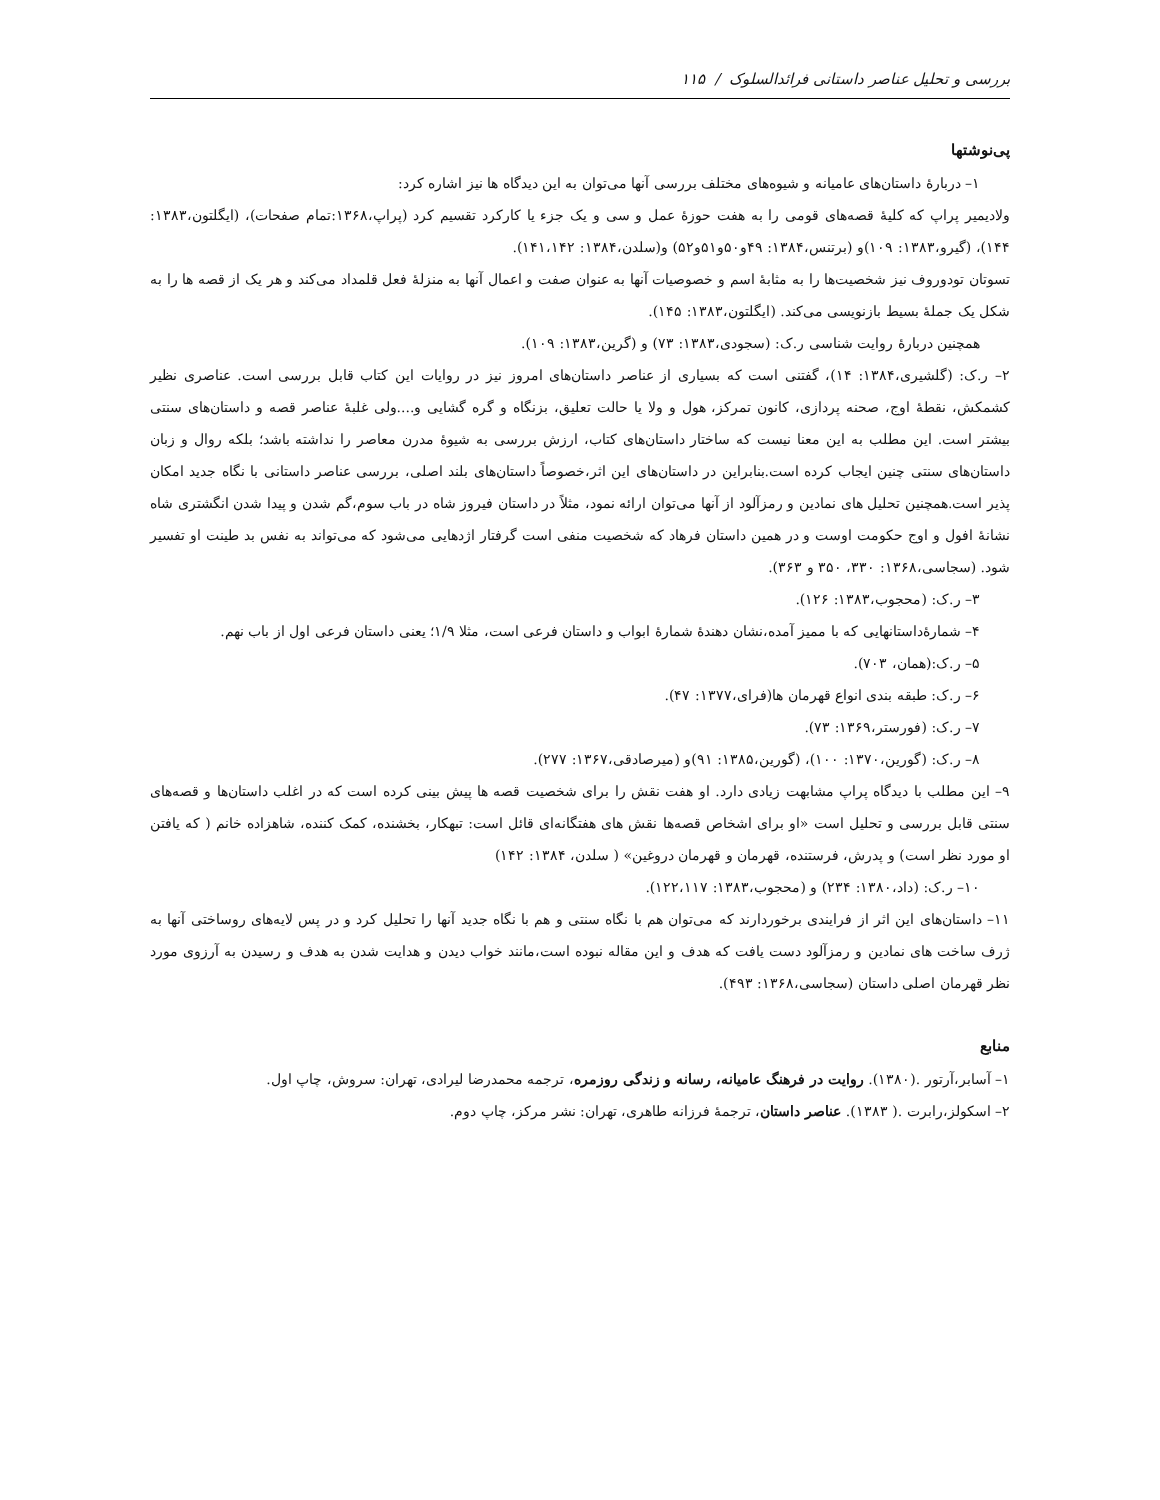بررسی و تحلیل عناصر داستانی فرائدالسلوک / ۱۱۵
پی‌نوشتها
۱– دربارۀ داستان‌های عامیانه و شیوه‌های مختلف بررسی آنها می‌توان به این دیدگاه ها نیز اشاره کرد:
ولادیمیر پراپ که کلیۀ قصه‌های قومی را به هفت حوزۀ عمل و سی و یک جزء یا کارکرد تقسیم کرد (پراپ،۱۳۶۸:تمام صفحات)، (ایگلتون،۱۳۸۳: ۱۴۴)، (گیرو،۱۳۸۳: ۱۰۹)و (برتنس،۱۳۸۴: ۴۹و۵۰و۵۱و۵۲) و(سلدن،۱۳۸۴: ۱۴۱،۱۴۲).
تسوتان تودوروف نیز شخصیت‌ها را به مثابۀ اسم و خصوصیات آنها به عنوان صفت و اعمال آنها به منزلۀ فعل قلمداد می‌کند و هر یک از قصه ها را به شکل یک جملۀ بسیط بازنویسی می‌کند. (ایگلتون،۱۳۸۳: ۱۴۵).
همچنین دربارۀ روایت شناسی ر.ک: (سجودی،۱۳۸۳: ۷۳) و (گرین،۱۳۸۳: ۱۰۹).
۲– ر.ک: (گلشیری،۱۳۸۴: ۱۴)، گفتنی است که بسیاری از عناصر داستان‌های امروز نیز در روایات این کتاب قابل بررسی است. عناصری نظیر کشمکش، نقطۀ اوج، صحنه پردازی، کانون تمرکز، هول و ولا یا حالت تعلیق، بزنگاه و گره گشایی و....ولی غلبۀ عناصر قصه و داستان‌های سنتی بیشتر است. این مطلب به این معنا نیست که ساختار داستان‌های کتاب، ارزش بررسی به شیوۀ مدرن معاصر را نداشته باشد؛ بلکه روال و زبان داستان‌های سنتی چنین ایجاب کرده است.بنابراین در داستان‌های این اثر،خصوصاً داستان‌های بلند اصلی، بررسی عناصر داستانی با نگاه جدید امکان پذیر است.همچنین تحلیل های نمادین و رمزآلود از آنها می‌توان ارائه نمود، مثلاً در داستان فیروز شاه در باب سوم،گم شدن و پیدا شدن انگشتری شاه نشانۀ افول و اوج حکومت اوست و در همین داستان فرهاد که شخصیت منفی است گرفتار اژدهایی می‌شود که می‌تواند به نفس بد طینت او تفسیر شود. (سجاسی،۱۳۶۸: ۳۳۰، ۳۵۰ و ۳۶۳).
۳– ر.ک: (محجوب،۱۳۸۳: ۱۲۶).
۴– شمارۀداستانهایی که با ممیز آمده،نشان دهندۀ شمارۀ ابواب و داستان فرعی است، مثلا ۱/۹؛ یعنی داستان فرعی اول از باب نهم.
۵– ر.ک:(همان، ۷۰۳).
۶– ر.ک: طبقه بندی انواع قهرمان ها(فرای،۱۳۷۷: ۴۷).
۷– ر.ک: (فورستر،۱۳۶۹: ۷۳).
۸– ر.ک: (گورین،۱۳۷۰: ۱۰۰)، (گورین،۱۳۸۵: ۹۱)و (میرصادقی،۱۳۶۷: ۲۷۷).
۹– این مطلب با دیدگاه پراپ مشابهت زیادی دارد. او هفت نقش را برای شخصیت قصه ها پیش بینی کرده است که در اغلب داستان‌ها و قصه‌های سنتی قابل بررسی و تحلیل است «او برای اشخاص قصه‌ها نقش های هفتگانه‌ای قائل است: تبهکار، بخشنده، کمک کننده، شاهزاده خانم ( که یافتن او مورد نظر است) و پدرش، فرستنده، قهرمان و قهرمان دروغین» ( سلدن، ۱۳۸۴: ۱۴۲)
۱۰– ر.ک: (داد،۱۳۸۰: ۲۳۴) و (محجوب،۱۳۸۳: ۱۲۲،۱۱۷).
۱۱– داستان‌های این اثر از فرایندی برخوردارند که می‌توان هم با نگاه سنتی و هم با نگاه جدید آنها را تحلیل کرد و در پس لایه‌های روساختی آنها به ژرف ساخت های نمادین و رمزآلود دست یافت که هدف و این مقاله نبوده است،مانند خواب دیدن و هدایت شدن به هدف و رسیدن به آرزوی مورد نظر قهرمان اصلی داستان (سجاسی،۱۳۶۸: ۴۹۳).
منابع
۱– آسابر،آرتور .(۱۳۸۰). روایت در فرهنگ عامیانه، رسانه و زندگی روزمره، ترجمه محمدرضا لیرادی، تهران: سروش، چاپ اول.
۲– اسکولز،رابرت .( ۱۳۸۳). عناصر داستان، ترجمۀ فرزانه طاهری، تهران: نشر مرکز، چاپ دوم.